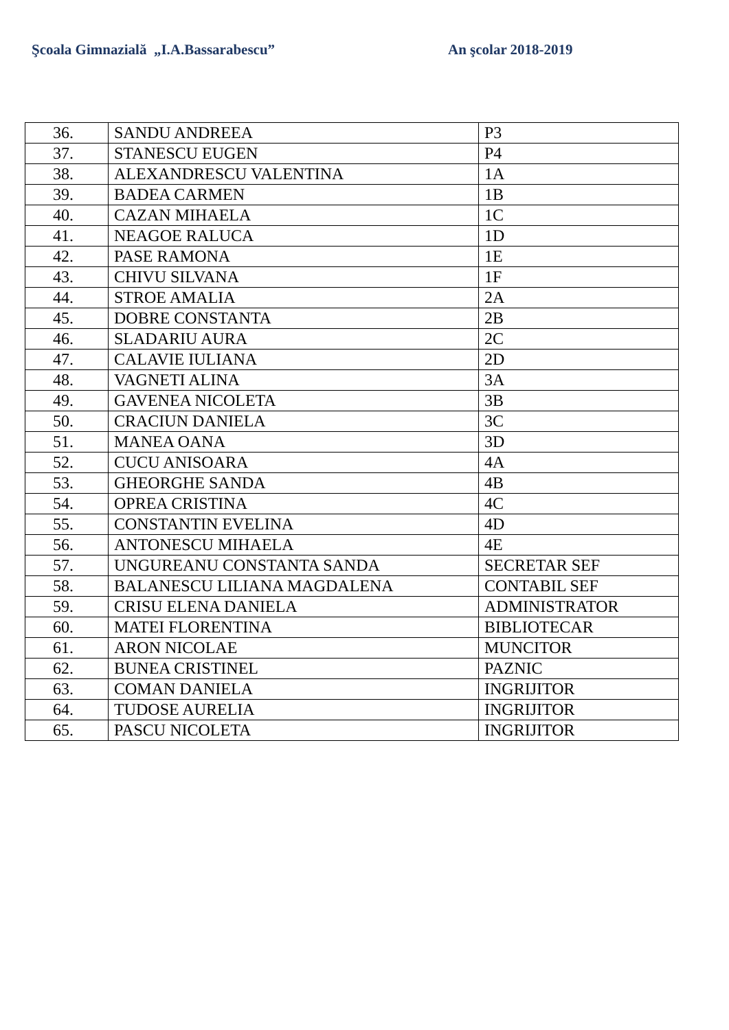Şcoala Gimnazială „I.A.Bassarabescu” An şcolar 2018-2019
| 36. | SANDU ANDREEA | P3 |
| 37. | STANESCU EUGEN | P4 |
| 38. | ALEXANDRESCU VALENTINA | 1A |
| 39. | BADEA CARMEN | 1B |
| 40. | CAZAN MIHAELA | 1C |
| 41. | NEAGOE RALUCA | 1D |
| 42. | PASE RAMONA | 1E |
| 43. | CHIVU SILVANA | 1F |
| 44. | STROE AMALIA | 2A |
| 45. | DOBRE CONSTANTA | 2B |
| 46. | SLADARIU AURA | 2C |
| 47. | CALAVIE IULIANA | 2D |
| 48. | VAGNETI ALINA | 3A |
| 49. | GAVENEA NICOLETA | 3B |
| 50. | CRACIUN DANIELA | 3C |
| 51. | MANEA OANA | 3D |
| 52. | CUCU ANISOARA | 4A |
| 53. | GHEORGHE SANDA | 4B |
| 54. | OPREA CRISTINA | 4C |
| 55. | CONSTANTIN EVELINA | 4D |
| 56. | ANTONESCU MIHAELA | 4E |
| 57. | UNGUREANU CONSTANTA SANDA | SECRETAR SEF |
| 58. | BALANESCU LILIANA MAGDALENA | CONTABIL SEF |
| 59. | CRISU ELENA DANIELA | ADMINISTRATOR |
| 60. | MATEI FLORENTINA | BIBLIOTECAR |
| 61. | ARON NICOLAE | MUNCITOR |
| 62. | BUNEA CRISTINEL | PAZNIC |
| 63. | COMAN DANIELA | INGRIJITOR |
| 64. | TUDOSE AURELIA | INGRIJITOR |
| 65. | PASCU NICOLETA | INGRIJITOR |